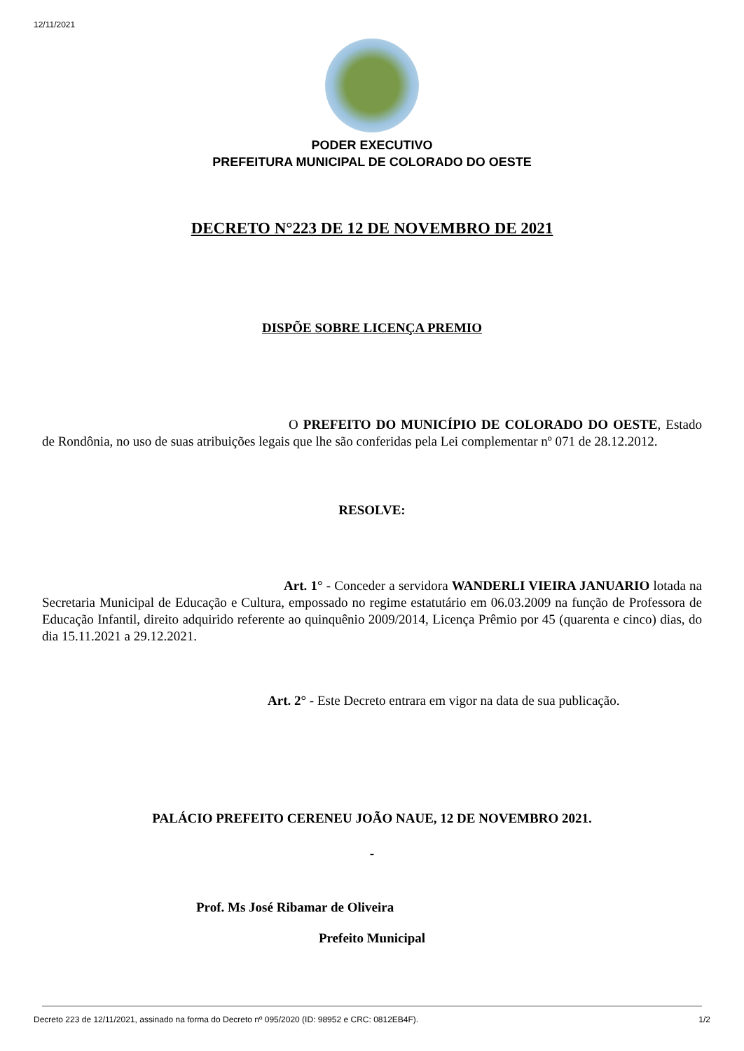12/11/2021
PODER EXECUTIVO
PREFEITURA MUNICIPAL DE COLORADO DO OESTE
DECRETO N°223 DE 12 DE NOVEMBRO DE 2021
DISPÕE SOBRE LICENÇA PREMIO
O PREFEITO DO MUNICÍPIO DE COLORADO DO OESTE, Estado de Rondônia, no uso de suas atribuições legais que lhe são conferidas pela Lei complementar nº 071 de 28.12.2012.
RESOLVE:
Art. 1° - Conceder a servidora WANDERLI VIEIRA JANUARIO lotada na Secretaria Municipal de Educação e Cultura, empossado no regime estatutário em 06.03.2009 na função de Professora de Educação Infantil, direito adquirido referente ao quinquênio 2009/2014, Licença Prêmio por 45 (quarenta e cinco) dias, do dia 15.11.2021 a 29.12.2021.
Art. 2° - Este Decreto entrara em vigor na data de sua publicação.
PALÁCIO PREFEITO CERENEU JOÃO NAUE, 12 DE NOVEMBRO 2021.
-
Prof. Ms José Ribamar de Oliveira
Prefeito Municipal
Decreto 223 de 12/11/2021, assinado na forma do Decreto nº 095/2020 (ID: 98952 e CRC: 0812EB4F). 1/2